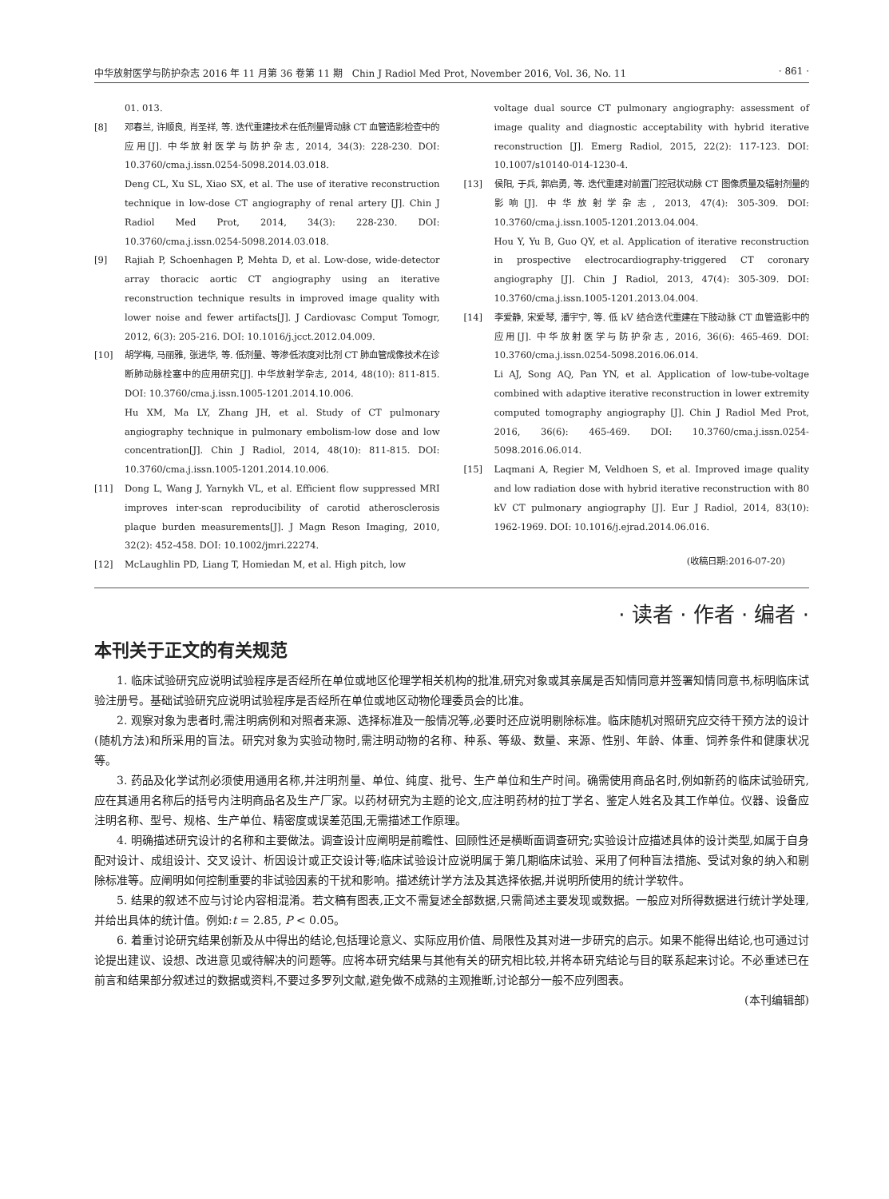中华放射医学与防护杂志 2016 年 11 月第 36 卷第 11 期　Chin J Radiol Med Prot, November 2016, Vol. 36, No. 11 · 861 ·
01. 013.
[8] 邓春兰, 许顺良, 肖圣祥, 等. 迭代重建技术在低剂量肾动脉 CT 血管造影检查中的应用[J]. 中华放射医学与防护杂志, 2014, 34(3): 228-230. DOI: 10.3760/cma.j.issn.0254-5098.2014.03.018.
Deng CL, Xu SL, Xiao SX, et al. The use of iterative reconstruction technique in low-dose CT angiography of renal artery [J]. Chin J Radiol Med Prot, 2014, 34(3): 228-230. DOI: 10.3760/cma.j.issn.0254-5098.2014.03.018.
[9] Rajiah P, Schoenhagen P, Mehta D, et al. Low-dose, wide-detector array thoracic aortic CT angiography using an iterative reconstruction technique results in improved image quality with lower noise and fewer artifacts[J]. J Cardiovasc Comput Tomogr, 2012, 6(3): 205-216. DOI: 10.1016/j.jcct.2012.04.009.
[10] 胡学梅, 马丽雅, 张进华, 等. 低剂量、等渗低浓度对比剂 CT 肺血管成像技术在诊断肺动脉栓塞中的应用研究[J]. 中华放射学杂志, 2014, 48(10): 811-815. DOI: 10.3760/cma.j.issn.1005-1201.2014.10.006.
Hu XM, Ma LY, Zhang JH, et al. Study of CT pulmonary angiography technique in pulmonary embolism-low dose and low concentration[J]. Chin J Radiol, 2014, 48(10): 811-815. DOI: 10.3760/cma.j.issn.1005-1201.2014.10.006.
[11] Dong L, Wang J, Yarnykh VL, et al. Efficient flow suppressed MRI improves inter-scan reproducibility of carotid atherosclerosis plaque burden measurements[J]. J Magn Reson Imaging, 2010, 32(2): 452-458. DOI: 10.1002/jmri.22274.
[12] McLaughlin PD, Liang T, Homiedan M, et al. High pitch, low
voltage dual source CT pulmonary angiography: assessment of image quality and diagnostic acceptability with hybrid iterative reconstruction [J]. Emerg Radiol, 2015, 22(2): 117-123. DOI: 10.1007/s10140-014-1230-4.
[13] 侯阳, 于兵, 郭启勇, 等. 迭代重建对前置门控冠状动脉 CT 图像质量及辐射剂量的影响[J]. 中华放射学杂志, 2013, 47(4): 305-309. DOI: 10.3760/cma.j.issn.1005-1201.2013.04.004.
Hou Y, Yu B, Guo QY, et al. Application of iterative reconstruction in prospective electrocardiography-triggered CT coronary angiography [J]. Chin J Radiol, 2013, 47(4): 305-309. DOI: 10.3760/cma.j.issn.1005-1201.2013.04.004.
[14] 李爱静, 宋爱琴, 潘宇宁, 等. 低 kV 结合迭代重建在下肢动脉 CT 血管造影中的应用[J]. 中华放射医学与防护杂志, 2016, 36(6): 465-469. DOI: 10.3760/cma.j.issn.0254-5098.2016.06.014.
Li AJ, Song AQ, Pan YN, et al. Application of low-tube-voltage combined with adaptive iterative reconstruction in lower extremity computed tomography angiography [J]. Chin J Radiol Med Prot, 2016, 36(6): 465-469. DOI: 10.3760/cma.j.issn.0254-5098.2016.06.014.
[15] Laqmani A, Regier M, Veldhoen S, et al. Improved image quality and low radiation dose with hybrid iterative reconstruction with 80 kV CT pulmonary angiography [J]. Eur J Radiol, 2014, 83(10): 1962-1969. DOI: 10.1016/j.ejrad.2014.06.016.
(收稿日期:2016-07-20)
· 读者 · 作者 · 编者 ·
本刊关于正文的有关规范
1. 临床试验研究应说明试验程序是否经所在单位或地区伦理学相关机构的批准,研究对象或其亲属是否知情同意并签署知情同意书,标明临床试验注册号。基础试验研究应说明试验程序是否经所在单位或地区动物伦理委员会的比准。
2. 观察对象为患者时,需注明病例和对照者来源、选择标准及一般情况等,必要时还应说明剔除标准。临床随机对照研究应交待干预方法的设计(随机方法)和所采用的盲法。研究对象为实验动物时,需注明动物的名称、种系、等级、数量、来源、性别、年龄、体重、饲养条件和健康状况等。
3. 药品及化学试剂必须使用通用名称,并注明剂量、单位、纯度、批号、生产单位和生产时间。确需使用商品名时,例如新药的临床试验研究,应在其通用名称后的括号内注明商品名及生产厂家。以药材研究为主题的论文,应注明药材的拉丁学名、鉴定人姓名及其工作单位。仪器、设备应注明名称、型号、规格、生产单位、精密度或误差范围,无需描述工作原理。
4. 明确描述研究设计的名称和主要做法。调查设计应阐明是前瞻性、回顾性还是横断面调查研究;实验设计应描述具体的设计类型,如属于自身配对设计、成组设计、交叉设计、析因设计或正交设计等;临床试验设计应说明属于第几期临床试验、采用了何种盲法措施、受试对象的纳入和剔除标准等。应阐明如何控制重要的非试验因素的干扰和影响。描述统计学方法及其选择依据,并说明所使用的统计学软件。
5. 结果的叙述不应与讨论内容相混淆。若文稿有图表,正文不需复述全部数据,只需简述主要发现或数据。一般应对所得数据进行统计学处理,并给出具体的统计值。例如:t = 2.85, P < 0.05。
6. 着重讨论研究结果创新及从中得出的结论,包括理论意义、实际应用价值、局限性及其对进一步研究的启示。如果不能得出结论,也可通过讨论提出建议、设想、改进意见或待解决的问题等。应将本研究结果与其他有关的研究相比较,并将本研究结论与目的联系起来讨论。不必重述已在前言和结果部分叙述过的数据或资料,不要过多罗列文献,避免做不成熟的主观推断,讨论部分一般不应列图表。
(本刊编辑部)